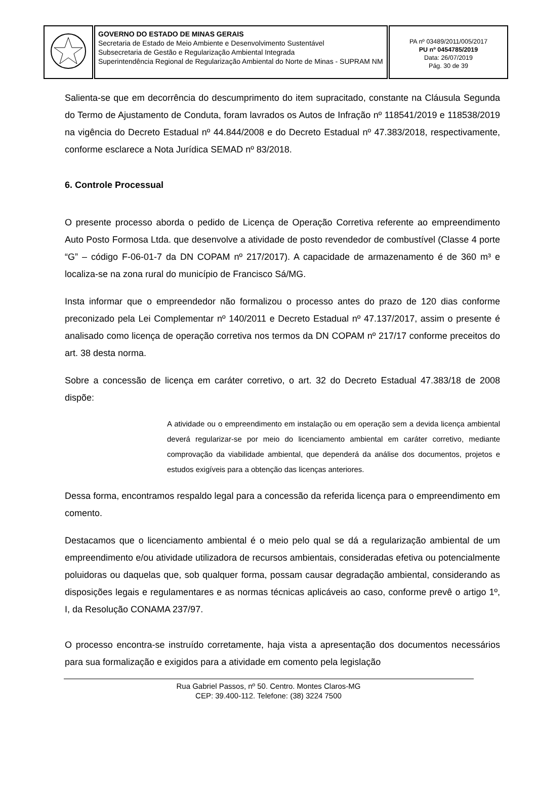| | GOVERNO DO ESTADO DE MINAS GERAIS Secretaria de Estado de Meio Ambiente e Desenvolvimento Sustentável Subsecretaria de Gestão e Regularização Ambiental Integrada Superintendência Regional de Regularização Ambiental do Norte de Minas - SUPRAM NM | PA nº 03489/2011/005/2017 PU nº 0454785/2019 Data: 26/07/2019 Pág. 30 de 39 |
Salienta-se que em decorrência do descumprimento do item supracitado, constante na Cláusula Segunda do Termo de Ajustamento de Conduta, foram lavrados os Autos de Infração nº 118541/2019 e 118538/2019 na vigência do Decreto Estadual nº 44.844/2008 e do Decreto Estadual nº 47.383/2018, respectivamente, conforme esclarece a Nota Jurídica SEMAD nº 83/2018.
6. Controle Processual
O presente processo aborda o pedido de Licença de Operação Corretiva referente ao empreendimento Auto Posto Formosa Ltda. que desenvolve a atividade de posto revendedor de combustível (Classe 4 porte “G” – código F-06-01-7 da DN COPAM nº 217/2017). A capacidade de armazenamento é de 360 m³ e localiza-se na zona rural do município de Francisco Sá/MG.
Insta informar que o empreendedor não formalizou o processo antes do prazo de 120 dias conforme preconizado pela Lei Complementar nº 140/2011 e Decreto Estadual nº 47.137/2017, assim o presente é analisado como licença de operação corretiva nos termos da DN COPAM nº 217/17 conforme preceitos do art. 38 desta norma.
Sobre a concessão de licença em caráter corretivo, o art. 32 do Decreto Estadual 47.383/18 de 2008 dispõe:
A atividade ou o empreendimento em instalação ou em operação sem a devida licença ambiental deverá regularizar-se por meio do licenciamento ambiental em caráter corretivo, mediante comprovação da viabilidade ambiental, que dependerá da análise dos documentos, projetos e estudos exigíveis para a obtenção das licenças anteriores.
Dessa forma, encontramos respaldo legal para a concessão da referida licença para o empreendimento em comento.
Destacamos que o licenciamento ambiental é o meio pelo qual se dá a regularização ambiental de um empreendimento e/ou atividade utilizadora de recursos ambientais, consideradas efetiva ou potencialmente poluidoras ou daquelas que, sob qualquer forma, possam causar degradação ambiental, considerando as disposições legais e regulamentares e as normas técnicas aplicáveis ao caso, conforme prevê o artigo 1º, I, da Resolução CONAMA 237/97.
O processo encontra-se instruído corretamente, haja vista a apresentação dos documentos necessários para sua formalização e exigidos para a atividade em comento pela legislação
Rua Gabriel Passos, nº 50. Centro. Montes Claros-MG
CEP: 39.400-112. Telefone: (38) 3224 7500